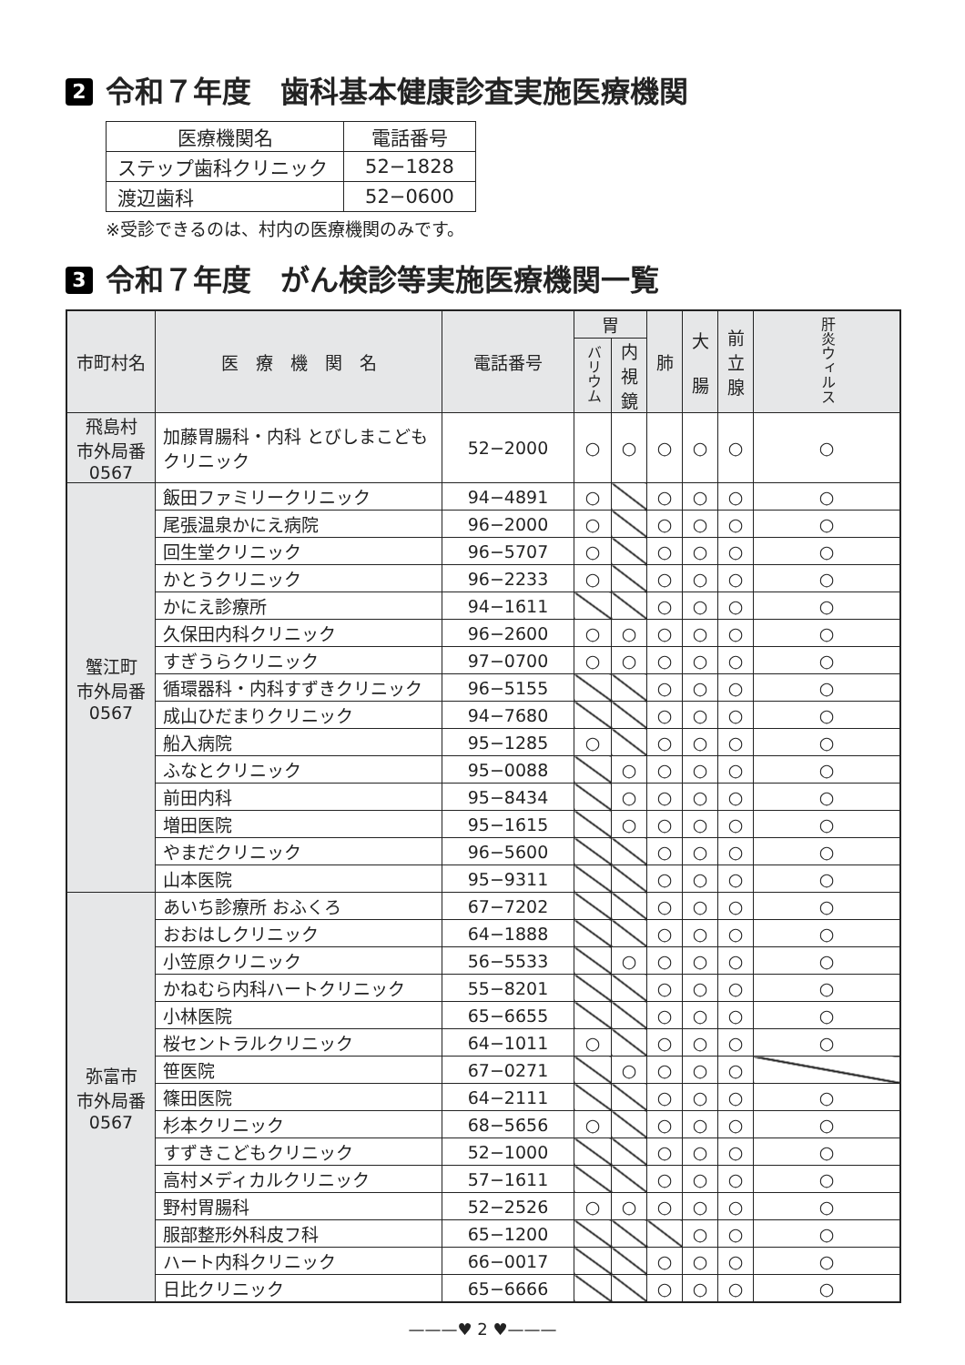2 令和７年度　歯科基本健康診査実施医療機関
| 医療機関名 | 電話番号 |
| --- | --- |
| ステップ歯科クリニック | 52−1828 |
| 渡辺歯科 | 52−0600 |
※受診できるのは、村内の医療機関のみです。
3 令和７年度　がん検診等実施医療機関一覧
| 市町村名 | 医 療 機 関 名 | 電話番号 | 胃 | | 肺 | 大 腸 | 前 立 腺 | 肝炎ウィルス |
| --- | --- | --- | --- | --- | --- | --- | --- | --- |
| | | | バリウム | 内 視 鏡 | | | | |
| 飛島村 市外局番 0567 | 加藤胃腸科・内科 とびしまこどもクリニック | 52−2000 | ○ | ○ | ○ | ○ | ○ | ○ |
| 蟹江町 市外局番 0567 | 飯田ファミリークリニック | 94−4891 | ○ | | ○ | ○ | ○ | ○ |
| | 尾張温泉かにえ病院 | 96−2000 | ○ | | ○ | ○ | ○ | ○ |
| | 回生堂クリニック | 96−5707 | ○ | | ○ | ○ | ○ | ○ |
| | かとうクリニック | 96−2233 | ○ | | ○ | ○ | ○ | ○ |
| | かにえ診療所 | 94−1611 | | | ○ | ○ | ○ | ○ |
| | 久保田内科クリニック | 96−2600 | ○ | ○ | ○ | ○ | ○ | ○ |
| | すぎうらクリニック | 97−0700 | ○ | ○ | ○ | ○ | ○ | ○ |
| | 循環器科・内科すずきクリニック | 96−5155 | | | ○ | ○ | ○ | ○ |
| | 成山ひだまりクリニック | 94−7680 | | | ○ | ○ | ○ | ○ |
| | 船入病院 | 95−1285 | ○ | | ○ | ○ | ○ | ○ |
| | ふなとクリニック | 95−0088 | | ○ | ○ | ○ | ○ | ○ |
| | 前田内科 | 95−8434 | | ○ | ○ | ○ | ○ | ○ |
| | 増田医院 | 95−1615 | | ○ | ○ | ○ | ○ | ○ |
| | やまだクリニック | 96−5600 | | | ○ | ○ | ○ | ○ |
| | 山本医院 | 95−9311 | | | ○ | ○ | ○ | ○ |
| 弥富市 市外局番 0567 | あいち診療所 おふくろ | 67−7202 | | | ○ | ○ | ○ | ○ |
| | おおはしクリニック | 64−1888 | | | ○ | ○ | ○ | ○ |
| | 小笠原クリニック | 56−5533 | | ○ | ○ | ○ | ○ | ○ |
| | かねむら内科ハートクリニック | 55−8201 | | | ○ | ○ | ○ | ○ |
| | 小林医院 | 65−6655 | | | ○ | ○ | ○ | ○ |
| | 桜セントラルクリニック | 64−1011 | ○ | | ○ | ○ | ○ | ○ |
| | 笹医院 | 67−0271 | | ○ | ○ | ○ | ○ | |
| | 篠田医院 | 64−2111 | | | ○ | ○ | ○ | ○ |
| | 杉本クリニック | 68−5656 | ○ | | ○ | ○ | ○ | ○ |
| | すずきこどもクリニック | 52−1000 | | | ○ | ○ | ○ | ○ |
| | 高村メディカルクリニック | 57−1611 | | | ○ | ○ | ○ | ○ |
| | 野村胃腸科 | 52−2526 | ○ | ○ | ○ | ○ | ○ | ○ |
| | 服部整形外科皮フ科 | 65−1200 | | | | ○ | ○ | ○ |
| | ハート内科クリニック | 66−0017 | | | ○ | ○ | ○ | ○ |
| | 日比クリニック | 65−6666 | | | ○ | ○ | ○ | ○ |
———♥ 2 ♥———